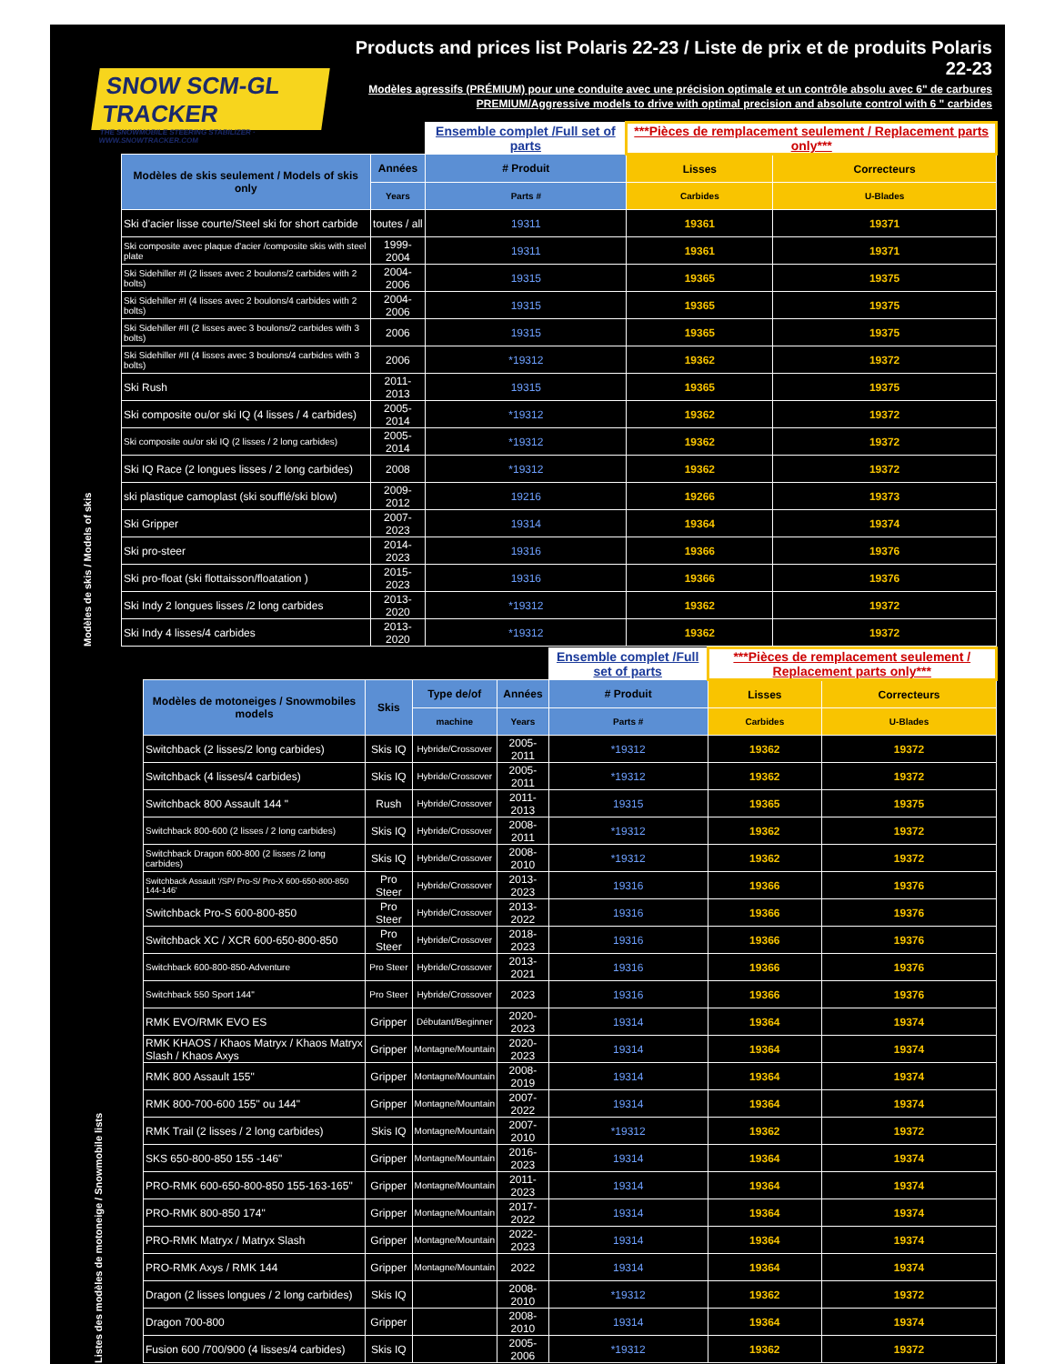SNOW SCM-GL TRACKER
THE SNOWMOBILE STEERING STABILIZER · WWW.SNOWTRACKER.COM
Products and prices list Polaris 22-23 / Liste de prix et de produits Polaris 22-23
Modèles agressifs (PRÉMIUM) pour une conduite avec une précision optimale et un contrôle absolu avec 6" de carbures
PREMIUM/Aggressive models to drive with optimal precision and absolute control with 6 " carbides
| Modèles de skis / Models of skis | | | Ensemble complet /Full set of parts | ***Pièces de remplacement seulement / Replacement parts only*** | |
| | Modèles de skis seulement / Models of skis only | Années | # Produit | Lisses | Correcteurs |
| | | Years | Parts # | Carbides | U-Blades |
| | Ski d'acier lisse courte/Steel ski for short carbide | toutes / all | 19311 | 19361 | 19371 |
| | Ski composite avec plaque d'acier /composite skis with steel plate | 1999-2004 | 19311 | 19361 | 19371 |
| | Ski Sidehiller #I (2 lisses avec 2 boulons/2 carbides with 2 bolts) | 2004-2006 | 19315 | 19365 | 19375 |
| | Ski Sidehiller #I (4 lisses avec 2 boulons/4 carbides with 2 bolts) | 2004-2006 | 19315 | 19365 | 19375 |
| | Ski Sidehiller #II (2 lisses avec 3 boulons/2 carbides with 3 bolts) | 2006 | 19315 | 19365 | 19375 |
| | Ski Sidehiller #II (4 lisses avec 3 boulons/4 carbides with 3 bolts) | 2006 | *19312 | 19362 | 19372 |
| | Ski Rush | 2011-2013 | 19315 | 19365 | 19375 |
| | Ski composite ou/or ski IQ (4 lisses / 4 carbides) | 2005-2014 | *19312 | 19362 | 19372 |
| | Ski composite ou/or ski IQ (2 lisses / 2 long carbides) | 2005-2014 | *19312 | 19362 | 19372 |
| | Ski IQ Race (2 longues lisses / 2 long carbides) | 2008 | *19312 | 19362 | 19372 |
| | ski plastique camoplast (ski soufflé/ski blow) | 2009-2012 | 19216 | 19266 | 19373 |
| | Ski Gripper | 2007-2023 | 19314 | 19364 | 19374 |
| | Ski pro-steer | 2014-2023 | 19316 | 19366 | 19376 |
| | Ski pro-float (ski flottaisson/floatation ) | 2015-2023 | 19316 | 19366 | 19376 |
| | Ski Indy 2 longues lisses /2 long carbides | 2013-2020 | *19312 | 19362 | 19372 |
| | Ski Indy 4 lisses/4 carbides | 2013-2020 | *19312 | 19362 | 19372 |
| | | | | | Ensemble complet /Full set of parts | ***Pièces de remplacement seulement / Replacement parts only*** | |
| Listes des modèles de motoneige / Snowmobile lists | Modèles de motoneiges / Snowmobiles models | Skis | Type de/of | Années | # Produit | Lisses | Correcteurs |
| | | | machine | Years | Parts # | Carbides | U-Blades |
| | Switchback (2 lisses/2 long carbides) | Skis IQ | Hybride/Crossover | 2005-2011 | *19312 | 19362 | 19372 |
| | Switchback (4 lisses/4 carbides) | Skis IQ | Hybride/Crossover | 2005-2011 | *19312 | 19362 | 19372 |
| | Switchback 800 Assault 144 " | Rush | Hybride/Crossover | 2011-2013 | 19315 | 19365 | 19375 |
| | Switchback 800-600 (2 lisses / 2 long carbides) | Skis IQ | Hybride/Crossover | 2008-2011 | *19312 | 19362 | 19372 |
| | Switchback Dragon 600-800 (2 lisses /2 long carbides) | Skis IQ | Hybride/Crossover | 2008-2010 | *19312 | 19362 | 19372 |
| | Switchback Assault '/SP/ Pro-S/ Pro-X 600-650-800-850 144-146' | Pro Steer | Hybride/Crossover | 2013-2023 | 19316 | 19366 | 19376 |
| | Switchback Pro-S 600-800-850 | Pro Steer | Hybride/Crossover | 2013-2022 | 19316 | 19366 | 19376 |
| | Switchback XC / XCR 600-650-800-850 | Pro Steer | Hybride/Crossover | 2018-2023 | 19316 | 19366 | 19376 |
| | Switchback 600-800-850-Adventure | Pro Steer | Hybride/Crossover | 2013-2021 | 19316 | 19366 | 19376 |
| | Switchback 550 Sport 144" | Pro Steer | Hybride/Crossover | 2023 | 19316 | 19366 | 19376 |
| | RMK EVO/RMK EVO ES | Gripper | Débutant/Beginner | 2020-2023 | 19314 | 19364 | 19374 |
| | RMK KHAOS / Khaos Matryx / Khaos Matryx Slash / Khaos Axys | Gripper | Montagne/Mountain | 2020-2023 | 19314 | 19364 | 19374 |
| | RMK 800 Assault 155" | Gripper | Montagne/Mountain | 2008-2019 | 19314 | 19364 | 19374 |
| | RMK 800-700-600 155" ou 144" | Gripper | Montagne/Mountain | 2007-2022 | 19314 | 19364 | 19374 |
| | RMK Trail (2 lisses / 2 long carbides) | Skis IQ | Montagne/Mountain | 2007-2010 | *19312 | 19362 | 19372 |
| | SKS 650-800-850 155 -146" | Gripper | Montagne/Mountain | 2016-2023 | 19314 | 19364 | 19374 |
| | PRO-RMK 600-650-800-850 155-163-165" | Gripper | Montagne/Mountain | 2011-2023 | 19314 | 19364 | 19374 |
| | PRO-RMK 800-850 174" | Gripper | Montagne/Mountain | 2017-2022 | 19314 | 19364 | 19374 |
| | PRO-RMK Matryx / Matryx Slash | Gripper | Montagne/Mountain | 2022-2023 | 19314 | 19364 | 19374 |
| | PRO-RMK Axys / RMK 144 | Gripper | Montagne/Mountain | 2022 | 19314 | 19364 | 19374 |
| | Dragon (2 lisses longues / 2 long carbides) | Skis IQ | | 2008-2010 | *19312 | 19362 | 19372 |
| | Dragon 700-800 | Gripper | | 2008-2010 | 19314 | 19364 | 19374 |
| | Fusion 600 /700/900 (4 lisses/4 carbides) | Skis IQ | | 2005-2006 | *19312 | 19362 | 19372 |